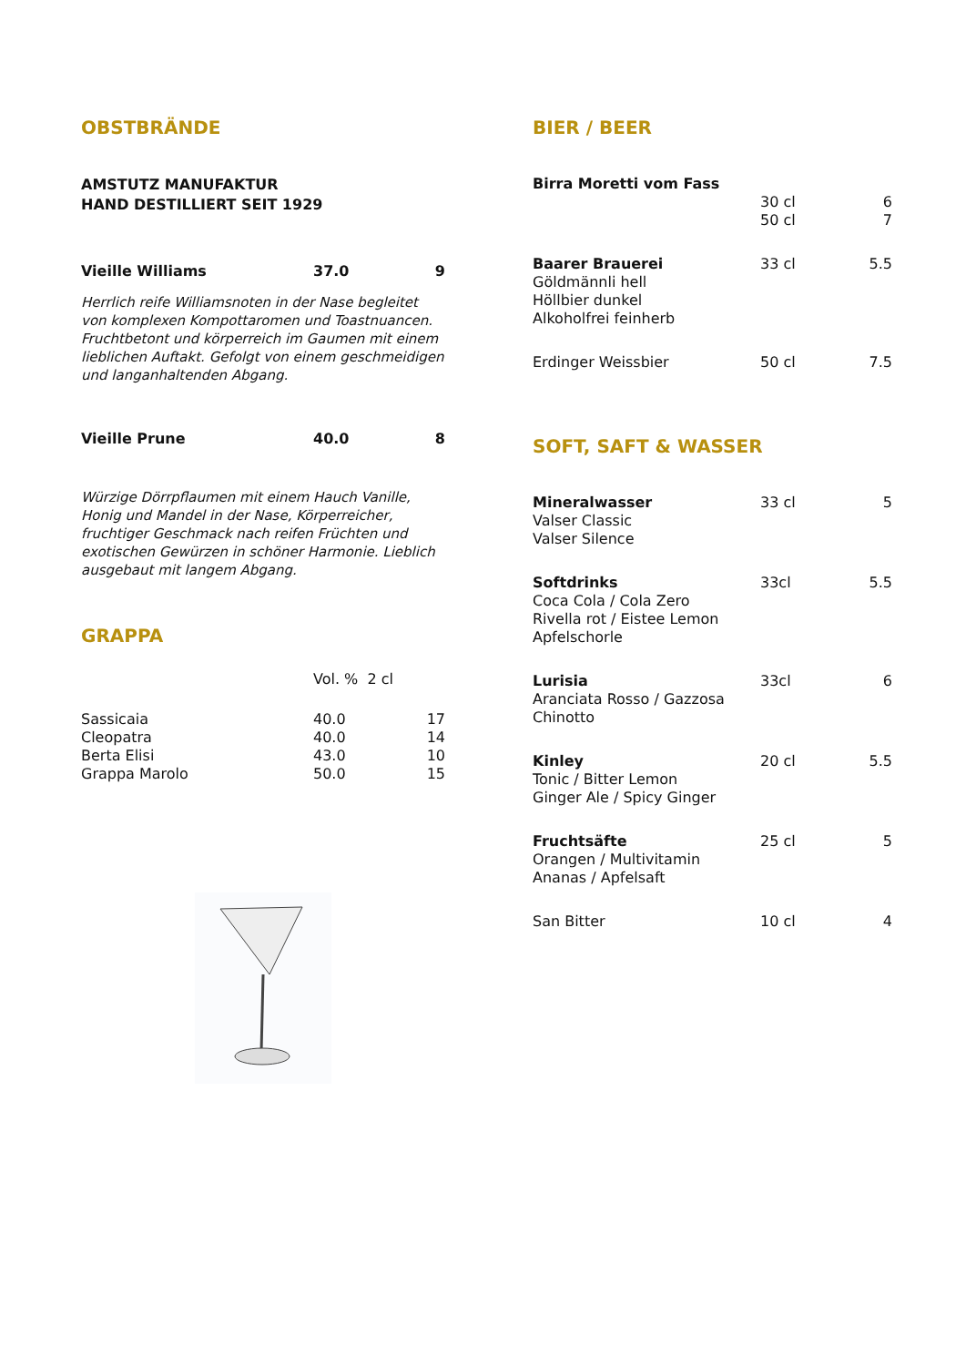OBSTBRÄNDE
AMSTUTZ MANUFAKTUR
HAND DESTILLIERT SEIT 1929
| Vieille Williams | 37.0 | 9 |
Herrlich reife Williamsnoten in der Nase begleitet von komplexen Kompottaromen und Toastnuancen. Fruchtbetont und körperreich im Gaumen mit einem lieblichen Auftakt. Gefolgt von einem geschmeidigen und langanhaltenden Abgang.
| Vieille Prune | 40.0 | 8 |
Würzige Dörrpflaumen mit einem Hauch Vanille, Honig und Mandel in der Nase, Körperreicher, fruchtiger Geschmack nach reifen Früchten und exotischen Gewürzen in schöner Harmonie. Lieblich ausgebaut mit langem Abgang.
GRAPPA
| | Vol. % 2 cl | |
| Sassicaia | 40.0 | 17 |
| Cleopatra | 40.0 | 14 |
| Berta Elisi | 43.0 | 10 |
| Grappa Marolo | 50.0 | 15 |
BIER / BEER
| Birra Moretti vom Fass | | |
| | 30 cl 50 cl | 6 7 |
| Baarer Brauerei Göldmännli hell Höllbier dunkel Alkoholfrei feinherb | 33 cl | 5.5 |
| Erdinger Weissbier | 50 cl | 7.5 |
SOFT, SAFT & WASSER
| Mineralwasser Valser Classic Valser Silence | 33 cl | 5 |
| Softdrinks Coca Cola / Cola Zero Rivella rot / Eistee Lemon Apfelschorle | 33cl | 5.5 |
| Lurisia Aranciata Rosso / Gazzosa Chinotto | 33cl | 6 |
| Kinley Tonic / Bitter Lemon Ginger Ale / Spicy Ginger | 20 cl | 5.5 |
| Fruchtsäfte Orangen / Multivitamin Ananas / Apfelsaft | 25 cl | 5 |
| San Bitter | 10 cl | 4 |